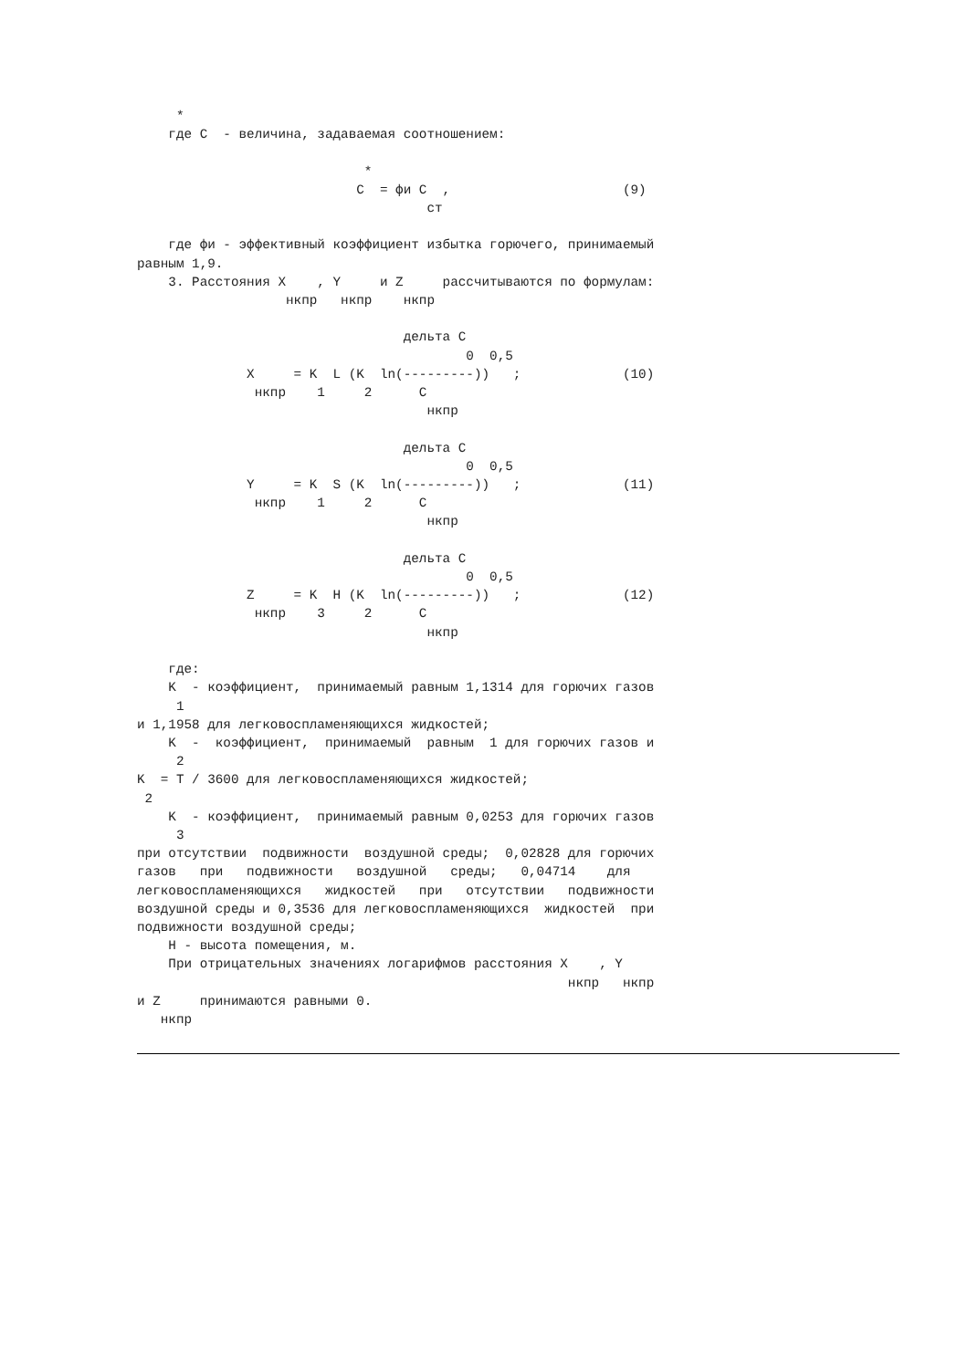*
    где C  - величина, задаваемая соотношением:

                             *
                            C  = фи C  ,                      (9)
                                     ст

    где фи - эффективный коэффициент избытка горючего, принимаемый
равным 1,9.
    3. Расстояния X    , Y     и Z     рассчитываются по формулам:
                   нкпр   нкпр    нкпр

                                  дельта C
                                          0  0,5
              X     = K  L (K  ln(---------))   ;             (10)
               нкпр    1     2      C
                                     нкпр

                                  дельта C
                                          0  0,5
              Y     = K  S (K  ln(---------))   ;             (11)
               нкпр    1     2      C
                                     нкпр

                                  дельта C
                                          0  0,5
              Z     = K  H (K  ln(---------))   ;             (12)
               нкпр    3     2      C
                                     нкпр

    где:
    K  - коэффициент,  принимаемый равным 1,1314 для горючих газов
     1
и 1,1958 для легковоспламеняющихся жидкостей;
    K  -  коэффициент,  принимаемый  равным  1 для горючих газов и
     2
K  = T / 3600 для легковоспламеняющихся жидкостей;
 2
    K  - коэффициент,  принимаемый равным 0,0253 для горючих газов
     3
при отсутствии  подвижности  воздушной среды;  0,02828 для горючих
газов   при   подвижности   воздушной   среды;   0,04714    для
легковоспламеняющихся   жидкостей   при   отсутствии   подвижности
воздушной среды и 0,3536 для легковоспламеняющихся  жидкостей  при
подвижности воздушной среды;
    H - высота помещения, м.
    При отрицательных значениях логарифмов расстояния X    , Y
                                                       нкпр   нкпр
и Z     принимаются равными 0.
   нкпр